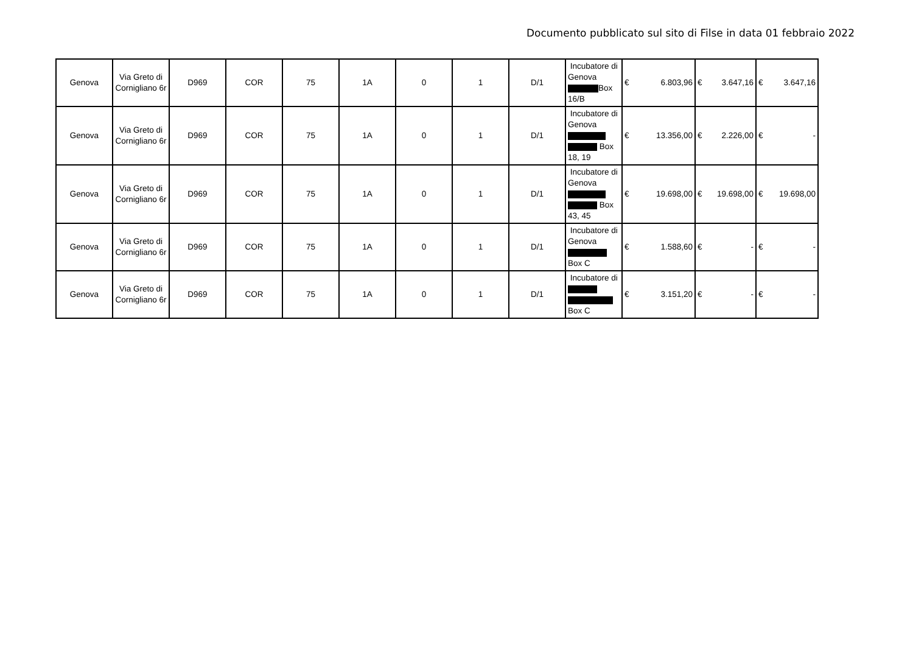Documento pubblicato sul sito di Filse in data 01 febbraio 2022
| Genova | Via Greto di Cornigliano 6r | D969 | COR | 75 | 1A | 0 | 1 | D/1 | Incubatore di Genova Box 16/B | € 6.803,96 | € 3.647,16 | € 3.647,16 |
| Genova | Via Greto di Cornigliano 6r | D969 | COR | 75 | 1A | 0 | 1 | D/1 | Incubatore di Genova Box 18, 19 | € 13.356,00 | € 2.226,00 | € - |
| Genova | Via Greto di Cornigliano 6r | D969 | COR | 75 | 1A | 0 | 1 | D/1 | Incubatore di Genova Box 43, 45 | € 19.698,00 | € 19.698,00 | € 19.698,00 |
| Genova | Via Greto di Cornigliano 6r | D969 | COR | 75 | 1A | 0 | 1 | D/1 | Incubatore di Genova Box C | € 1.588,60 | € - | € - |
| Genova | Via Greto di Cornigliano 6r | D969 | COR | 75 | 1A | 0 | 1 | D/1 | Incubatore di Box C | € 3.151,20 | € - | € - |